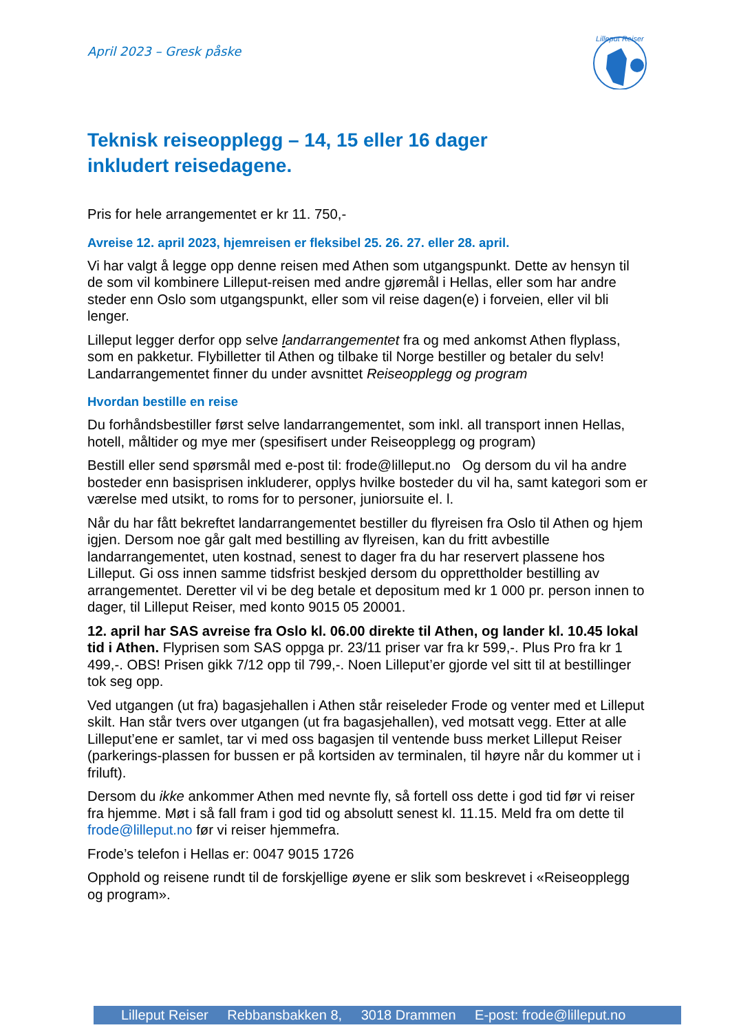Lilleput Reiser
April 2023 – Gresk påske
Teknisk reiseopplegg – 14, 15 eller 16 dager inkludert reisedagene.
Pris for hele arrangementet er kr 11. 750,-
Avreise 12. april 2023, hjemreisen er fleksibel 25. 26. 27. eller 28. april.
Vi har valgt å legge opp denne reisen med Athen som utgangspunkt. Dette av hensyn til de som vil kombinere Lilleput-reisen med andre gjøremål i Hellas, eller som har andre steder enn Oslo som utgangspunkt, eller som vil reise dagen(e) i forveien, eller vil bli lenger.
Lilleput legger derfor opp selve landarrangementet fra og med ankomst Athen flyplass, som en pakketur. Flybilletter til Athen og tilbake til Norge bestiller og betaler du selv! Landarrangementet finner du under avsnittet Reiseopplegg og program
Hvordan bestille en reise
Du forhåndsbestiller først selve landarrangementet, som inkl. all transport innen Hellas, hotell, måltider og mye mer (spesifisert under Reiseopplegg og program)
Bestill eller send spørsmål med e-post til: frode@lilleput.no Og dersom du vil ha andre bosteder enn basisprisen inkluderer, opplys hvilke bosteder du vil ha, samt kategori som er værelse med utsikt, to roms for to personer, juniorsuite el. l.
Når du har fått bekreftet landarrangementet bestiller du flyreisen fra Oslo til Athen og hjem igjen. Dersom noe går galt med bestilling av flyreisen, kan du fritt avbestille landarrangementet, uten kostnad, senest to dager fra du har reservert plassene hos Lilleput. Gi oss innen samme tidsfrist beskjed dersom du opprettholder bestilling av arrangementet. Deretter vil vi be deg betale et depositum med kr 1 000 pr. person innen to dager, til Lilleput Reiser, med konto 9015 05 20001.
12. april har SAS avreise fra Oslo kl. 06.00 direkte til Athen, og lander kl. 10.45 lokal tid i Athen. Flyprisen som SAS oppga pr. 23/11 priser var fra kr 599,-. Plus Pro fra kr 1 499,-. OBS! Prisen gikk 7/12 opp til 799,-. Noen Lilleput’er gjorde vel sitt til at bestillinger tok seg opp.
Ved utgangen (ut fra) bagasjehallen i Athen står reiseleder Frode og venter med et Lilleput skilt. Han står tvers over utgangen (ut fra bagasjehallen), ved motsatt vegg. Etter at alle Lilleput’ene er samlet, tar vi med oss bagasjen til ventende buss merket Lilleput Reiser (parkerings-plassen for bussen er på kortsiden av terminalen, til høyre når du kommer ut i friluft).
Dersom du ikke ankommer Athen med nevnte fly, så fortell oss dette i god tid før vi reiser fra hjemme. Møt i så fall fram i god tid og absolutt senest kl. 11.15. Meld fra om dette til frode@lilleput.no før vi reiser hjemmefra.
Frode’s telefon i Hellas er: 0047 9015 1726
Opphold og reisene rundt til de forskjellige øyene er slik som beskrevet i «Reiseopplegg og program».
Lilleput Reiser Rebbansbakken 8, 3018 Drammen E-post: frode@lilleput.no